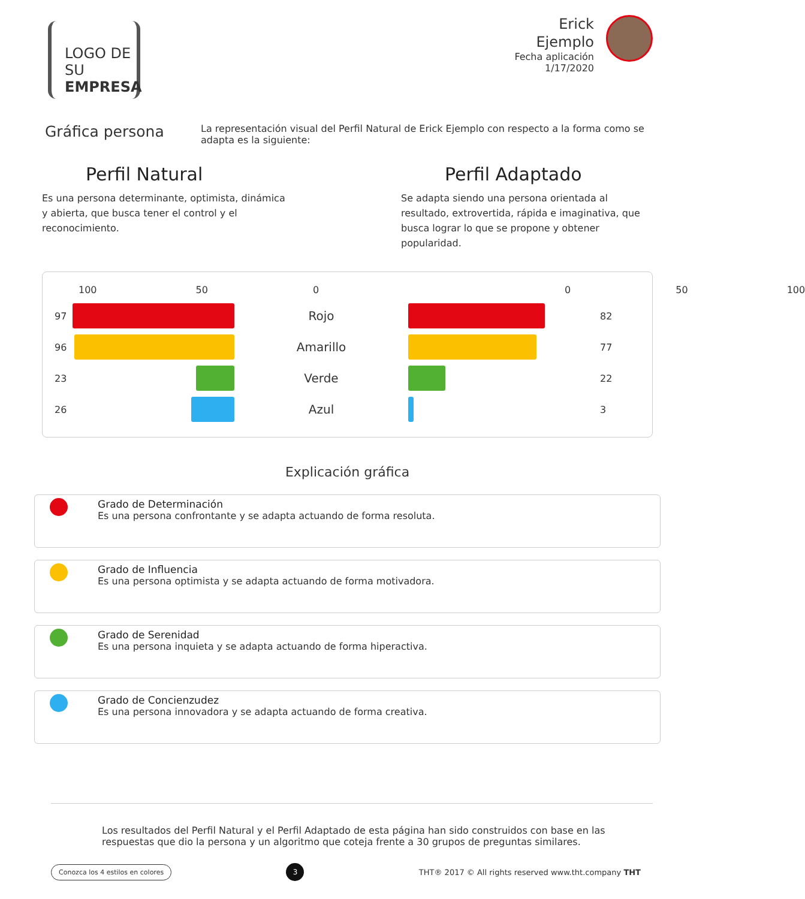LOGO DE SU
EMPRESA
Erick
Ejemplo
Fecha aplicación
1/17/2020
Gráfica persona
La representación visual del Perfil Natural de Erick Ejemplo con respecto a la forma como se adapta es la siguiente:
Perfil Natural
Es una persona determinante, optimista, dinámica y abierta, que busca tener el control y el reconocimiento.
Perfil Adaptado
Se adapta siendo una persona orientada al resultado, extrovertida, rápida e imaginativa, que busca lograr lo que se propone y obtener popularidad.
100 50 0 0 50 100
97
Rojo
82
96
Amarillo
77
23
Verde
22
26
Azul
3
Explicación gráfica
Grado de Determinación
Es una persona confrontante y se adapta actuando de forma resoluta.
Grado de Influencia
Es una persona optimista y se adapta actuando de forma motivadora.
Grado de Serenidad
Es una persona inquieta y se adapta actuando de forma hiperactiva.
Grado de Concienzudez
Es una persona innovadora y se adapta actuando de forma creativa.
Los resultados del Perfil Natural y el Perfil Adaptado de esta página han sido construidos con base en las respuestas que dio la persona y un algoritmo que coteja frente a 30 grupos de preguntas similares.
Conozca los 4 estilos en colores 3 THT® 2017 © All rights reserved www.tht.company THT